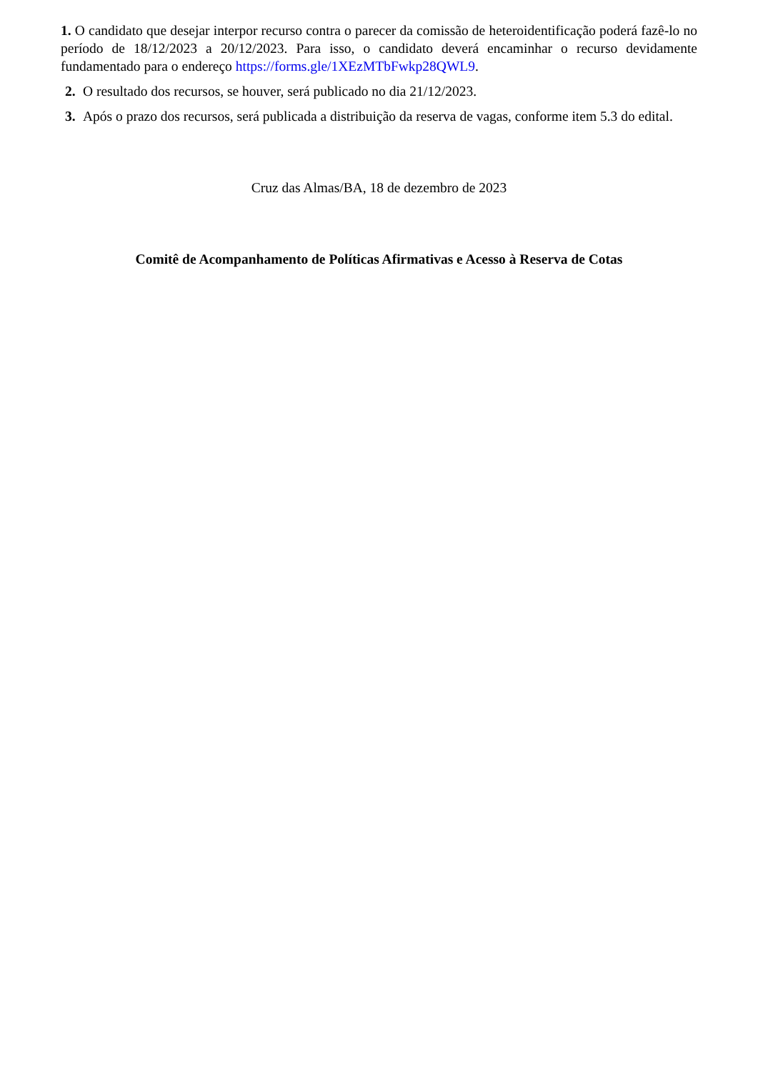1. O candidato que desejar interpor recurso contra o parecer da comissão de heteroidentificação poderá fazê-lo no período de 18/12/2023 a 20/12/2023. Para isso, o candidato deverá encaminhar o recurso devidamente fundamentado para o endereço https://forms.gle/1XEzMTbFwkp28QWL9.
2. O resultado dos recursos, se houver, será publicado no dia 21/12/2023.
3. Após o prazo dos recursos, será publicada a distribuição da reserva de vagas, conforme item 5.3 do edital.
Cruz das Almas/BA, 18 de dezembro de 2023
Comitê de Acompanhamento de Políticas Afirmativas e Acesso à Reserva de Cotas